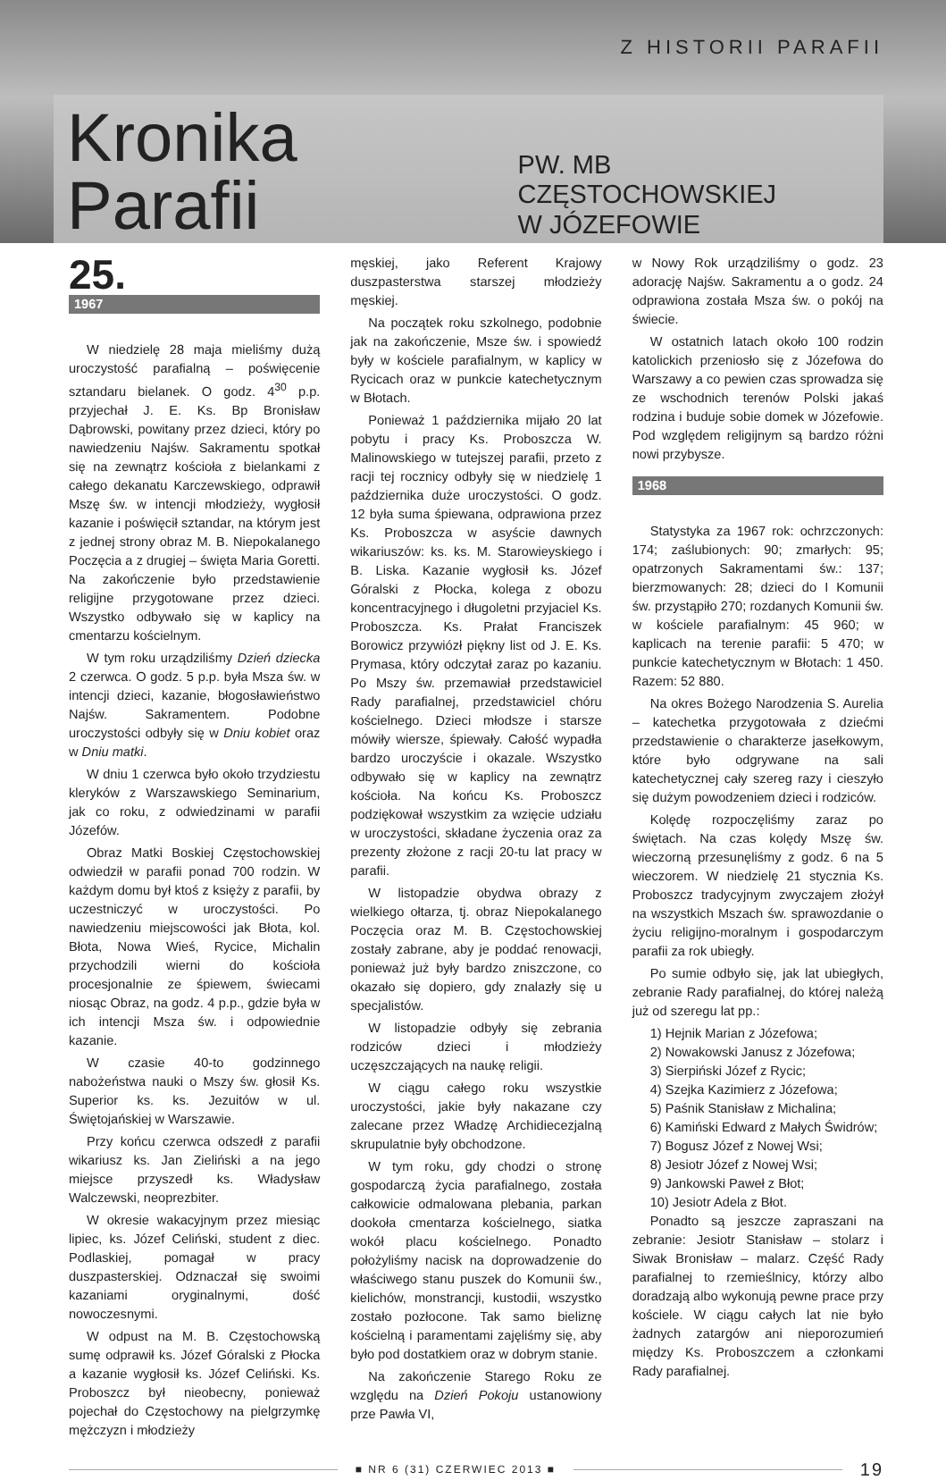Z HISTORII PARAFII
Kronika Parafii
PW. MB CZĘSTOCHOWSKIEJ
W JÓZEFOWIE
25.
1967
W niedzielę 28 maja mieliśmy dużą uroczystość parafialną – poświęcenie sztandaru bielanek. O godz. 4<sup>30</sup> p.p. przyjechał J. E. Ks. Bp Bronisław Dąbrowski, powitany przez dzieci, który po nawiedzeniu Najśw. Sakramentu spotkał się na zewnątrz kościoła z bielankami z całego dekanatu Karczewskiego, odprawił Mszę św. w intencji młodzieży, wygłosił kazanie i poświęcił sztandar, na którym jest z jednej strony obraz M. B. Niepokalanego Poczęcia a z drugiej – święta Maria Goretti. Na zakończenie było przedstawienie religijne przygotowane przez dzieci. Wszystko odbywało się w kaplicy na cmentarzu kościelnym.
W tym roku urządziliśmy Dzień dziecka 2 czerwca. O godz. 5 p.p. była Msza św. w intencji dzieci, kazanie, błogosławieństwo Najśw. Sakramentem. Podobne uroczystości odbyły się w Dniu kobiet oraz w Dniu matki.
W dniu 1 czerwca było około trzydziestu kleryków z Warszawskiego Seminarium, jak co roku, z odwiedzinami w parafii Józefów.
Obraz Matki Boskiej Częstochowskiej odwiedził w parafii ponad 700 rodzin. W każdym domu był ktoś z księży z parafii, by uczestniczyć w uroczystości. Po nawiedzeniu miejscowości jak Błota, kol. Błota, Nowa Wieś, Rycice, Michalin przychodzili wierni do kościoła procesjonalnie ze śpiewem, świecami niosąc Obraz, na godz. 4 p.p., gdzie była w ich intencji Msza św. i odpowiednie kazanie.
W czasie 40-to godzinnego nabożeństwa nauki o Mszy św. głosił Ks. Superior ks. ks. Jezuitów w ul. Świętojańskiej w Warszawie.
Przy końcu czerwca odszedł z parafii wikariusz ks. Jan Zieliński a na jego miejsce przyszedł ks. Władysław Walczewski, neoprezbiter.
W okresie wakacyjnym przez miesiąc lipiec, ks. Józef Celiński, student z diec. Podlaskiej, pomagał w pracy duszpasterskiej. Odznaczał się swoimi kazaniami oryginalnymi, dość nowoczesnymi.
W odpust na M. B. Częstochowską sumę odprawił ks. Józef Góralski z Płocka a kazanie wygłosił ks. Józef Celiński. Ks. Proboszcz był nieobecny, ponieważ pojechał do Częstochowy na pielgrzymkę mężczyzn i młodzieży
męskiej, jako Referent Krajowy duszpasterstwa starszej młodzieży męskiej.
Na początek roku szkolnego, podobnie jak na zakończenie, Msze św. i spowiedź były w kościele parafialnym, w kaplicy w Rycicach oraz w punkcie katechetycznym w Błotach.
Ponieważ 1 października mijało 20 lat pobytu i pracy Ks. Proboszcza W. Malinowskiego w tutejszej parafii, przeto z racji tej rocznicy odbyły się w niedzielę 1 października duże uroczystości. O godz. 12 była suma śpiewana, odprawiona przez Ks. Proboszcza w asyście dawnych wikariuszów: ks. ks. M. Starowieyskiego i B. Liska. Kazanie wygłosił ks. Józef Góralski z Płocka, kolega z obozu koncentracyjnego i długoletni przyjaciel Ks. Proboszcza. Ks. Prałat Franciszek Borowicz przywiózł piękny list od J. E. Ks. Prymasa, który odczytał zaraz po kazaniu. Po Mszy św. przemawiał przedstawiciel Rady parafialnej, przedstawiciel chóru kościelnego. Dzieci młodsze i starsze mówiły wiersze, śpiewały. Całość wypadła bardzo uroczyście i okazale. Wszystko odbywało się w kaplicy na zewnątrz kościoła. Na końcu Ks. Proboszcz podziękował wszystkim za wzięcie udziału w uroczystości, składane życzenia oraz za prezenty złożone z racji 20-tu lat pracy w parafii.
W listopadzie obydwa obrazy z wielkiego ołtarza, tj. obraz Niepokalanego Poczęcia oraz M. B. Częstochowskiej zostały zabrane, aby je poddać renowacji, ponieważ już były bardzo zniszczone, co okazało się dopiero, gdy znalazły się u specjalistów.
W listopadzie odbyły się zebrania rodziców dzieci i młodzieży uczęszczających na naukę religii.
W ciągu całego roku wszystkie uroczystości, jakie były nakazane czy zalecane przez Władzę Archidiecezjalną skrupulatnie były obchodzone.
W tym roku, gdy chodzi o stronę gospodarczą życia parafialnego, została całkowicie odmalowana plebania, parkan dookoła cmentarza kościelnego, siatka wokół placu kościelnego. Ponadto położyliśmy nacisk na doprowadzenie do właściwego stanu puszek do Komunii św., kielichów, monstrancji, kustodii, wszystko zostało pozłocone. Tak samo bieliznę kościelną i paramentami zajęliśmy się, aby było pod dostatkiem oraz w dobrym stanie.
Na zakończenie Starego Roku ze względu na Dzień Pokoju ustanowiony prze Pawła VI,
w Nowy Rok urządziliśmy o godz. 23 adorację Najśw. Sakramentu a o godz. 24 odprawiona została Msza św. o pokój na świecie.
W ostatnich latach około 100 rodzin katolickich przeniosło się z Józefowa do Warszawy a co pewien czas sprowadza się ze wschodnich terenów Polski jakaś rodzina i buduje sobie domek w Józefowie. Pod względem religijnym są bardzo różni nowi przybysze.
1968
Statystyka za 1967 rok: ochrzczonych: 174; zaślubionych: 90; zmarłych: 95; opatrzonych Sakramentami św.: 137; bierzmowanych: 28; dzieci do I Komunii św. przystąpiło 270; rozdanych Komunii św. w kościele parafialnym: 45 960; w kaplicach na terenie parafii: 5 470; w punkcie katechetycznym w Błotach: 1 450. Razem: 52 880.
Na okres Bożego Narodzenia S. Aurelia – katechetka przygotowała z dziećmi przedstawienie o charakterze jasełkowym, które było odgrywane na sali katechetycznej cały szereg razy i cieszyło się dużym powodzeniem dzieci i rodziców.
Kolędę rozpoczęliśmy zaraz po świętach. Na czas kolędy Mszę św. wieczorną przesunęliśmy z godz. 6 na 5 wieczorem. W niedzielę 21 stycznia Ks. Proboszcz tradycyjnym zwyczajem złożył na wszystkich Mszach św. sprawozdanie o życiu religijno-moralnym i gospodarczym parafii za rok ubiegły.
Po sumie odbyło się, jak lat ubiegłych, zebranie Rady parafialnej, do której należą już od szeregu lat pp.:
1) Hejnik Marian z Józefowa;
2) Nowakowski Janusz z Józefowa;
3) Sierpiński Józef z Rycic;
4) Szejka Kazimierz z Józefowa;
5) Paśnik Stanisław z Michalina;
6) Kamiński Edward z Małych Świdrów;
7) Bogusz Józef z Nowej Wsi;
8) Jesiotr Józef z Nowej Wsi;
9) Jankowski Paweł z Błot;
10) Jesiotr Adela z Błot.
Ponadto są jeszcze zapraszani na zebranie: Jesiotr Stanisław – stolarz i Siwak Bronisław – malarz. Część Rady parafialnej to rzemieślnicy, którzy albo doradzają albo wykonują pewne prace przy kościele. W ciągu całych lat nie było żadnych zatargów ani nieporozumień między Ks. Proboszczem a członkami Rady parafialnej.
■ NR 6 (31) CZERWIEC 2013 ■
19